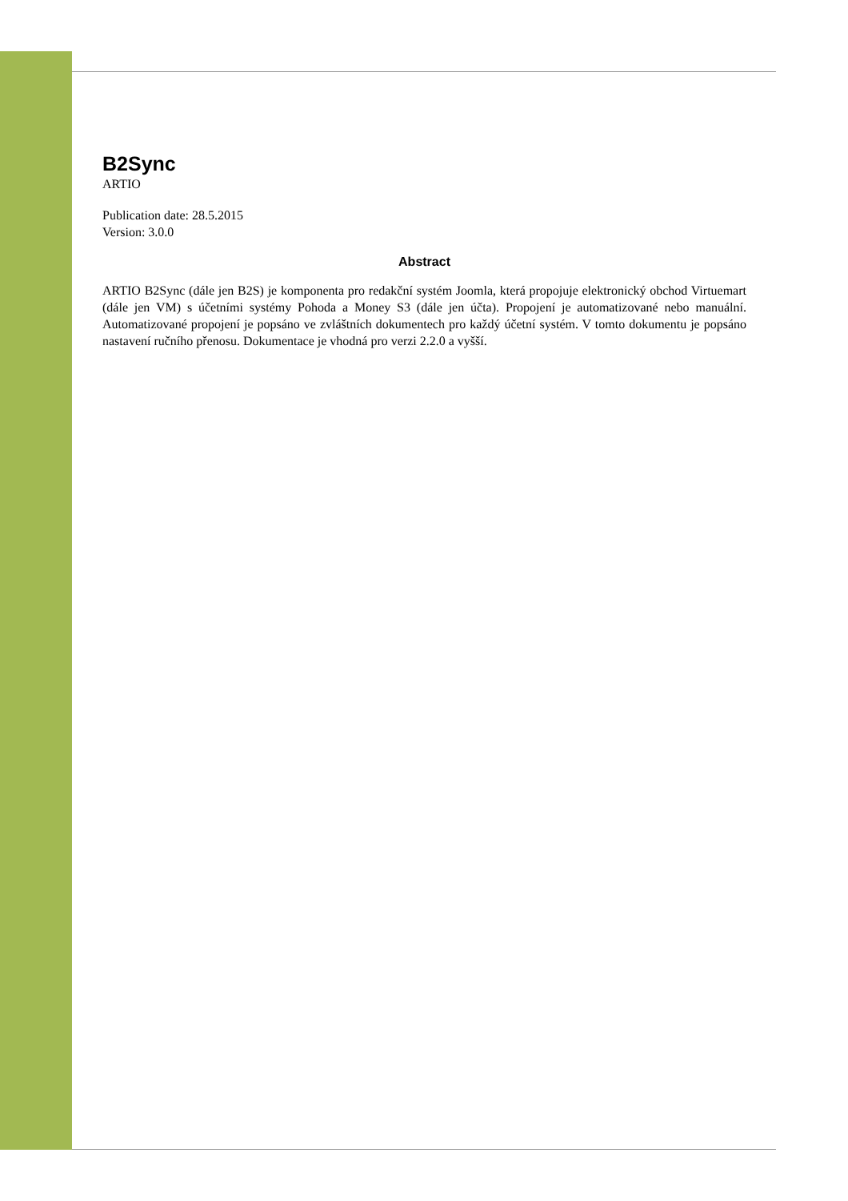B2Sync
ARTIO
Publication date: 28.5.2015
Version: 3.0.0
Abstract
ARTIO B2Sync (dále jen B2S) je komponenta pro redakční systém Joomla, která propojuje elektronický obchod Virtuemart (dále jen VM) s účetními systémy Pohoda a Money S3 (dále jen účta). Propojení je automatizované nebo manuální. Automatizované propojení je popsáno ve zvláštních dokumentech pro každý účetní systém. V tomto dokumentu je popsáno nastavení ručního přenosu. Dokumentace je vhodná pro verzi 2.2.0 a vyšší.